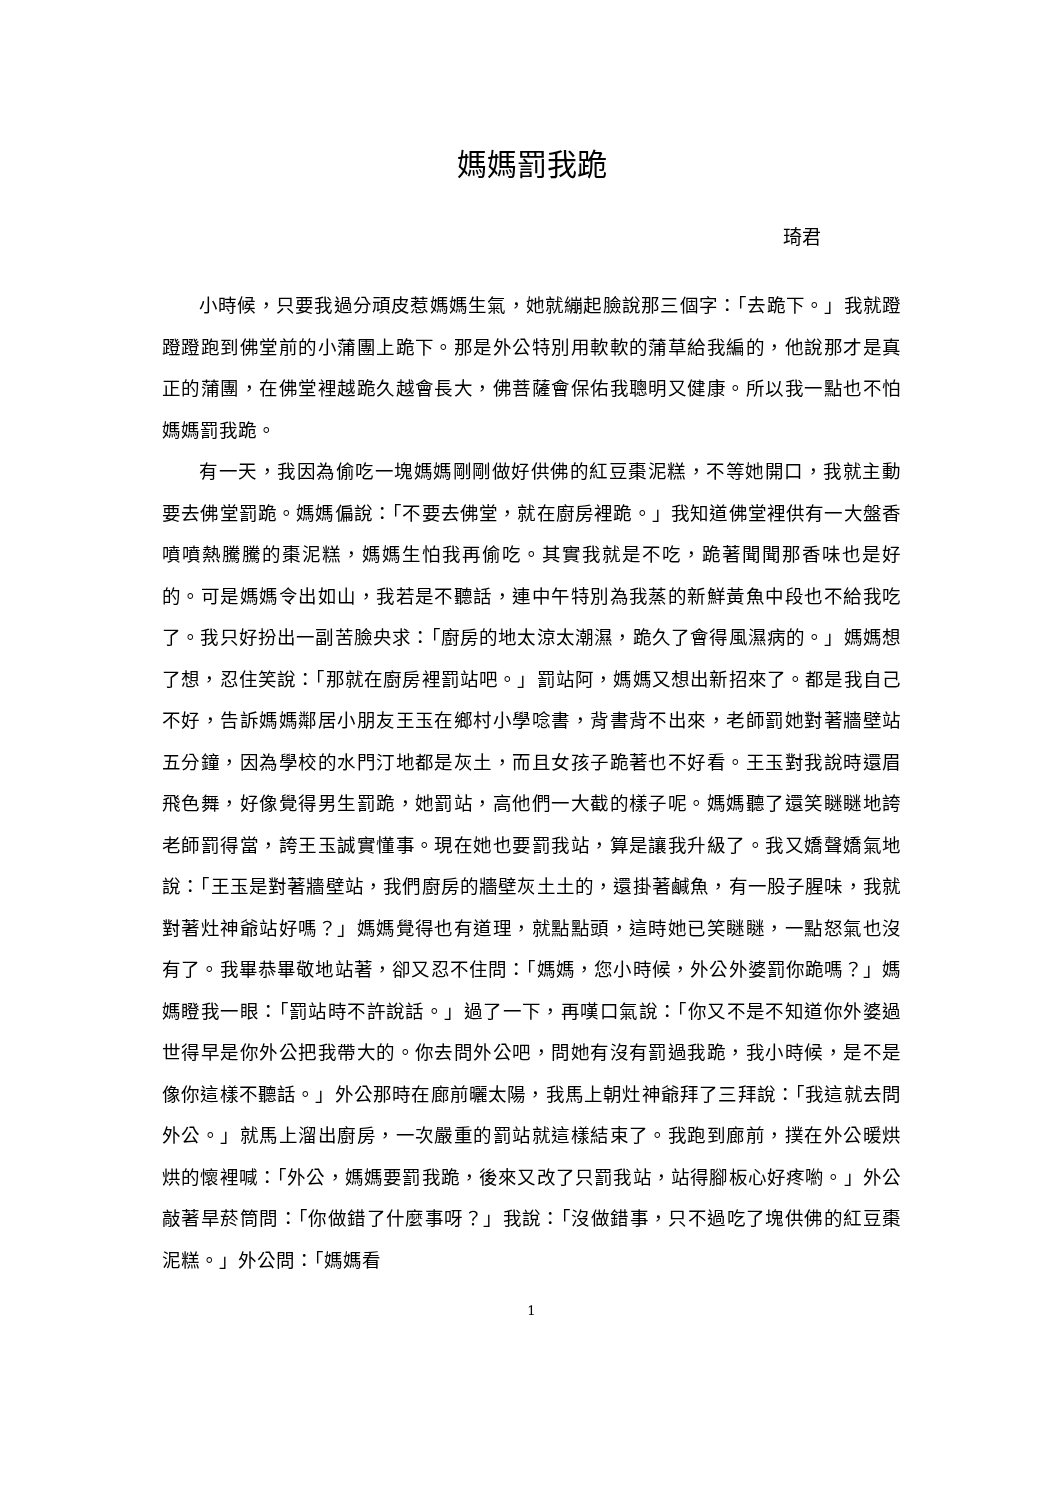媽媽罰我跪
琦君
小時候，只要我過分頑皮惹媽媽生氣，她就繃起臉說那三個字：「去跪下。」我就蹬蹬蹬跑到佛堂前的小蒲團上跪下。那是外公特別用軟軟的蒲草給我編的，他說那才是真正的蒲團，在佛堂裡越跪久越會長大，佛菩薩會保佑我聰明又健康。所以我一點也不怕媽媽罰我跪。
有一天，我因為偷吃一塊媽媽剛剛做好供佛的紅豆棗泥糕，不等她開口，我就主動要去佛堂罰跪。媽媽偏說：「不要去佛堂，就在廚房裡跪。」我知道佛堂裡供有一大盤香噴噴熱騰騰的棗泥糕，媽媽生怕我再偷吃。其實我就是不吃，跪著聞聞那香味也是好的。可是媽媽令出如山，我若是不聽話，連中午特別為我蒸的新鮮黃魚中段也不給我吃了。我只好扮出一副苦臉央求：「廚房的地太涼太潮濕，跪久了會得風濕病的。」媽媽想了想，忍住笑說：「那就在廚房裡罰站吧。」罰站阿，媽媽又想出新招來了。都是我自己不好，告訴媽媽鄰居小朋友王玉在鄉村小學唸書，背書背不出來，老師罰她對著牆壁站五分鐘，因為學校的水門汀地都是灰土，而且女孩子跪著也不好看。王玉對我說時還眉飛色舞，好像覺得男生罰跪，她罰站，高他們一大截的樣子呢。媽媽聽了還笑瞇瞇地誇老師罰得當，誇王玉誠實懂事。現在她也要罰我站，算是讓我升級了。我又嬌聲嬌氣地說：「王玉是對著牆壁站，我們廚房的牆壁灰土土的，還掛著鹹魚，有一股子腥味，我就對著灶神爺站好嗎？」媽媽覺得也有道理，就點點頭，這時她已笑瞇瞇，一點怒氣也沒有了。我畢恭畢敬地站著，卻又忍不住問：「媽媽，您小時候，外公外婆罰你跪嗎？」媽媽瞪我一眼：「罰站時不許說話。」過了一下，再嘆口氣說：「你又不是不知道你外婆過世得早是你外公把我帶大的。你去問外公吧，問她有沒有罰過我跪，我小時候，是不是像你這樣不聽話。」外公那時在廊前曬太陽，我馬上朝灶神爺拜了三拜說：「我這就去問外公。」就馬上溜出廚房，一次嚴重的罰站就這樣結束了。我跑到廊前，撲在外公暖烘烘的懷裡喊：「外公，媽媽要罰我跪，後來又改了只罰我站，站得腳板心好疼喲。」外公敲著旱菸筒問：「你做錯了什麼事呀？」我說：「沒做錯事，只不過吃了塊供佛的紅豆棗泥糕。」外公問：「媽媽看
1